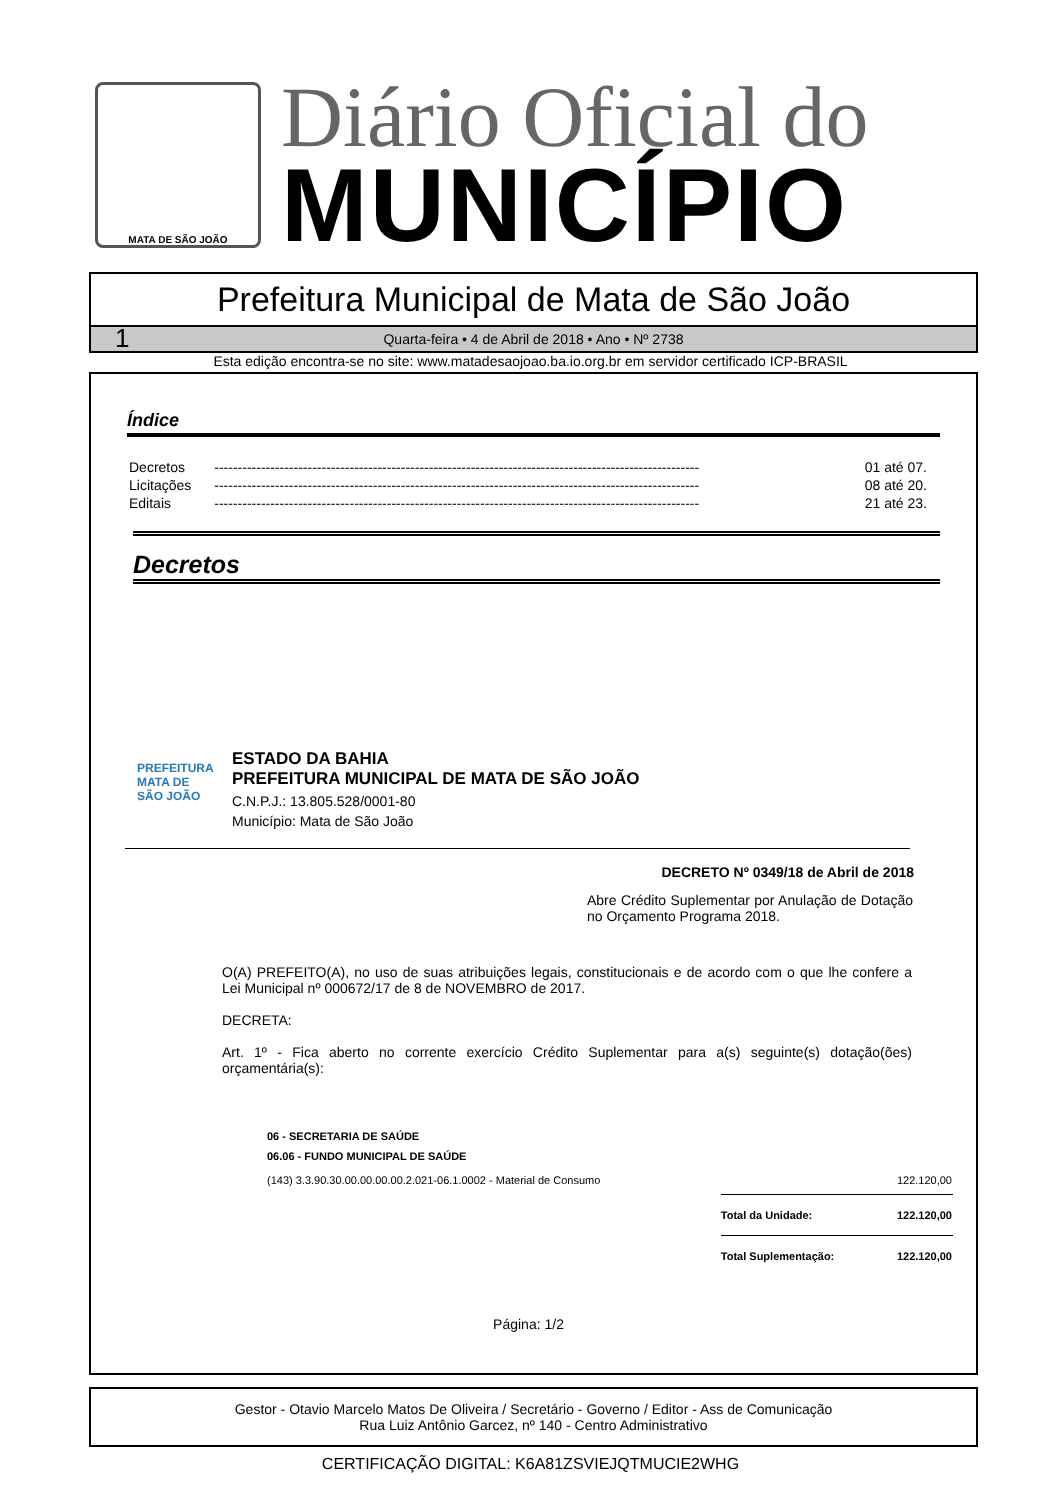MATA DE SÃO JOÃO
Diário Oficial do
MUNICÍPIO
Prefeitura Municipal de Mata de São João
1 Quarta-feira • 4 de Abril de 2018 • Ano • Nº 2738
Esta edição encontra-se no site: www.matadesaojoao.ba.io.org.br em servidor certificado ICP-BRASIL
Índice
| Decretos | -------------------------------------------------------------------------------------------------------- | 01 até 07. |
| Licitações | -------------------------------------------------------------------------------------------------------- | 08 até 20. |
| Editais | -------------------------------------------------------------------------------------------------------- | 21 até 23. |
Decretos
PREFEITURA MATA DE SÃO JOÃO
ESTADO DA BAHIA
PREFEITURA MUNICIPAL DE MATA DE SÃO JOÃO
C.N.P.J.: 13.805.528/0001-80
Município: Mata de São João
DECRETO Nº 0349/18 de Abril de 2018
Abre Crédito Suplementar por Anulação de Dotação no Orçamento Programa 2018.
O(A) PREFEITO(A), no uso de suas atribuições legais, constitucionais e de acordo com o que lhe confere a Lei Municipal nº 000672/17 de 8 de NOVEMBRO de 2017.
DECRETA:
Art. 1º - Fica aberto no corrente exercício Crédito Suplementar para a(s) seguinte(s) dotação(ões) orçamentária(s):
| 06 - SECRETARIA DE SAÚDE | | |
| 06.06 - FUNDO MUNICIPAL DE SAÚDE | | |
| (143) 3.3.90.30.00.00.00.00.2.021-06.1.0002 - Material de Consumo | | 122.120,00 |
| | Total da Unidade: | 122.120,00 |
| | Total Suplementação: | 122.120,00 |
Página: 1/2
Gestor - Otavio Marcelo Matos De Oliveira / Secretário - Governo / Editor - Ass de Comunicação
Rua Luiz Antônio Garcez, nº 140 - Centro Administrativo
CERTIFICAÇÃO DIGITAL: K6A81ZSVIEJQTMUCIE2WHG